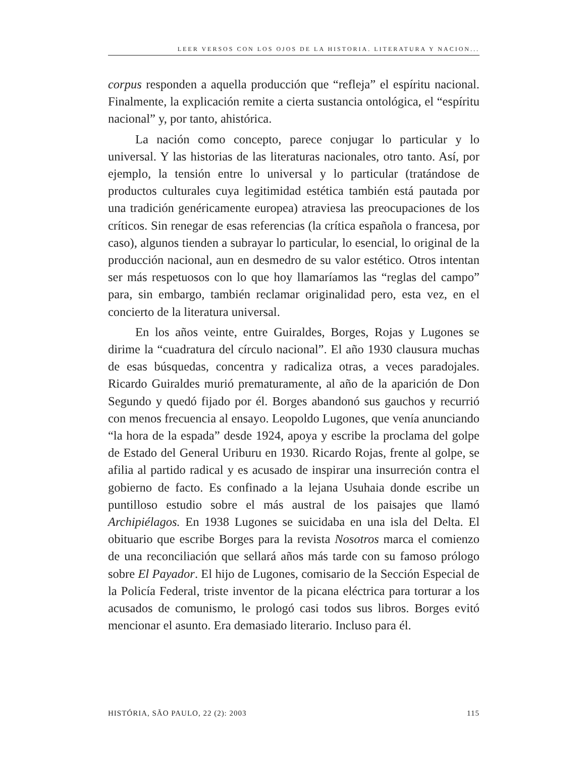LEER VERSOS CON LOS OJOS DE LA HISTORIA. LITERATURA Y NACION...
corpus responden a aquella producción que “refleja” el espíritu nacional. Finalmente, la explicación remite a cierta sustancia ontológica, el “espíritu nacional” y, por tanto, ahistórica.
La nación como concepto, parece conjugar lo particular y lo universal. Y las historias de las literaturas nacionales, otro tanto. Así, por ejemplo, la tensión entre lo universal y lo particular (tratándose de productos culturales cuya legitimidad estética también está pautada por una tradición genéricamente europea) atraviesa las preocupaciones de los críticos. Sin renegar de esas referencias (la crítica española o francesa, por caso), algunos tienden a subrayar lo particular, lo esencial, lo original de la producción nacional, aun en desmedro de su valor estético. Otros intentan ser más respetuosos con lo que hoy llamaríamos las “reglas del campo” para, sin embargo, también reclamar originalidad pero, esta vez, en el concierto de la literatura universal.
En los años veinte, entre Guiraldes, Borges, Rojas y Lugones se dirime la “cuadratura del círculo nacional”. El año 1930 clausura muchas de esas búsquedas, concentra y radicaliza otras, a veces paradojales. Ricardo Guiraldes murió prematuramente, al año de la aparición de Don Segundo y quedó fijado por él. Borges abandonó sus gauchos y recurrió con menos frecuencia al ensayo. Leopoldo Lugones, que venía anunciando “la hora de la espada” desde 1924, apoya y escribe la proclama del golpe de Estado del General Uriburu en 1930. Ricardo Rojas, frente al golpe, se afilia al partido radical y es acusado de inspirar una insurreción contra el gobierno de facto. Es confinado a la lejana Usuhaia donde escribe un puntilloso estudio sobre el más austral de los paisajes que llamó Archipiélagos. En 1938 Lugones se suicidaba en una isla del Delta. El obituario que escribe Borges para la revista Nosotros marca el comienzo de una reconciliación que sellará años más tarde con su famoso prólogo sobre El Payador. El hijo de Lugones, comisario de la Sección Especial de la Policía Federal, triste inventor de la picana eléctrica para torturar a los acusados de comunismo, le prologó casi todos sus libros. Borges evitó mencionar el asunto. Era demasiado literario. Incluso para él.
HISTÓRIA, SÃO PAULO, 22 (2): 2003 115